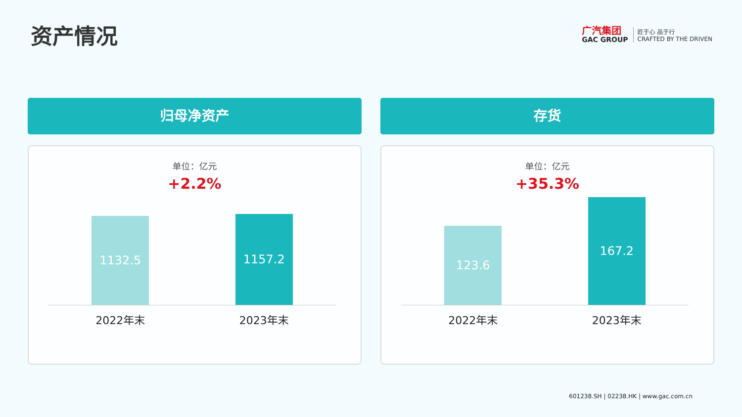资产情况
广汽集团
GAC GROUP
匠于心 品于行
CRAFTED BY THE DRIVEN
归母净资产
单位：亿元
+2.2%
1132.5
1157.2
2022年末 2023年末
存货
单位：亿元
+35.3%
123.6
167.2
2022年末 2023年末
601238.SH | 02238.HK | www.gac.com.cn